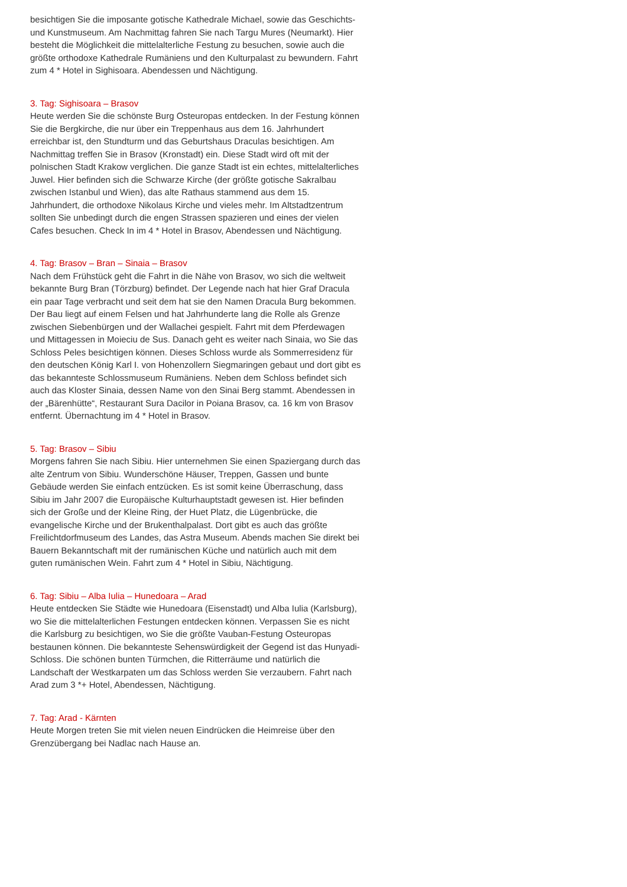besichtigen Sie die imposante gotische Kathedrale Michael, sowie das Geschichts- und Kunstmuseum. Am Nachmittag fahren Sie nach Targu Mures (Neumarkt). Hier besteht die Möglichkeit die mittelalterliche Festung zu besuchen, sowie auch die größte orthodoxe Kathedrale Rumäniens und den Kulturpalast zu bewundern. Fahrt zum 4 * Hotel in Sighisoara. Abendessen und Nächtigung.
3. Tag: Sighisoara – Brasov
Heute werden Sie die schönste Burg Osteuropas entdecken. In der Festung können Sie die Bergkirche, die nur über ein Treppenhaus aus dem 16. Jahrhundert erreichbar ist, den Stundturm und das Geburtshaus Draculas besichtigen. Am Nachmittag treffen Sie in Brasov (Kronstadt) ein. Diese Stadt wird oft mit der polnischen Stadt Krakow verglichen. Die ganze Stadt ist ein echtes, mittelalterliches Juwel. Hier befinden sich die Schwarze Kirche (der größte gotische Sakralbau zwischen Istanbul und Wien), das alte Rathaus stammend aus dem 15. Jahrhundert, die orthodoxe Nikolaus Kirche und vieles mehr. Im Altstadtzentrum sollten Sie unbedingt durch die engen Strassen spazieren und eines der vielen Cafes besuchen. Check In im 4 * Hotel in Brasov, Abendessen und Nächtigung.
4. Tag: Brasov – Bran – Sinaia – Brasov
Nach dem Frühstück geht die Fahrt in die Nähe von Brasov, wo sich die weltweit bekannte Burg Bran (Törzburg) befindet. Der Legende nach hat hier Graf Dracula ein paar Tage verbracht und seit dem hat sie den Namen Dracula Burg bekommen. Der Bau liegt auf einem Felsen und hat Jahrhunderte lang die Rolle als Grenze zwischen Siebenbürgen und der Wallachei gespielt. Fahrt mit dem Pferdewagen und Mittagessen in Moieciu de Sus. Danach geht es weiter nach Sinaia, wo Sie das Schloss Peles besichtigen können. Dieses Schloss wurde als Sommerresidenz für den deutschen König Karl I. von Hohenzollern Siegmaringen gebaut und dort gibt es das bekannteste Schlossmuseum Rumäniens. Neben dem Schloss befindet sich auch das Kloster Sinaia, dessen Name von den Sinai Berg stammt. Abendessen in der „Bärenhütte“, Restaurant Sura Dacilor in Poiana Brasov, ca. 16 km von Brasov entfernt. Übernachtung im 4 * Hotel in Brasov.
5. Tag: Brasov – Sibiu
Morgens fahren Sie nach Sibiu. Hier unternehmen Sie einen Spaziergang durch das alte Zentrum von Sibiu. Wunderschöne Häuser, Treppen, Gassen und bunte Gebäude werden Sie einfach entzücken. Es ist somit keine Überraschung, dass Sibiu im Jahr 2007 die Europäische Kulturhauptstadt gewesen ist. Hier befinden sich der Große und der Kleine Ring, der Huet Platz, die Lügenbrücke, die evangelische Kirche und der Brukenthalpalast. Dort gibt es auch das größte Freilichtdorfmuseum des Landes, das Astra Museum. Abends machen Sie direkt bei Bauern Bekanntschaft mit der rumänischen Küche und natürlich auch mit dem guten rumänischen Wein. Fahrt zum 4 * Hotel in Sibiu, Nächtigung.
6. Tag: Sibiu – Alba Iulia – Hunedoara – Arad
Heute entdecken Sie Städte wie Hunedoara (Eisenstadt) und Alba Iulia (Karlsburg), wo Sie die mittelalterlichen Festungen entdecken können. Verpassen Sie es nicht die Karlsburg zu besichtigen, wo Sie die größte Vauban-Festung Osteuropas bestaunen können. Die bekannteste Sehenswürdigkeit der Gegend ist das Hunyadi-Schloss. Die schönen bunten Türmchen, die Ritterräume und natürlich die Landschaft der Westkarpaten um das Schloss werden Sie verzaubern. Fahrt nach Arad zum 3 *+ Hotel, Abendessen, Nächtigung.
7. Tag: Arad - Kärnten
Heute Morgen treten Sie mit vielen neuen Eindrücken die Heimreise über den Grenzübergang bei Nadlac nach Hause an.